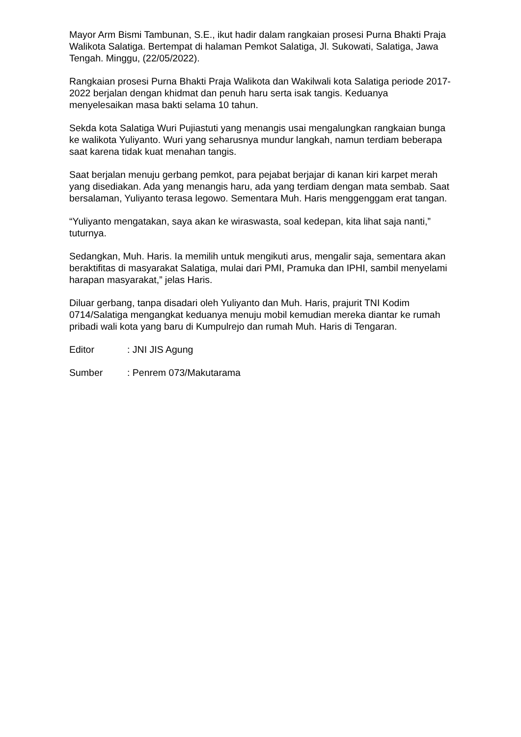Mayor Arm Bismi Tambunan, S.E., ikut hadir dalam rangkaian prosesi Purna Bhakti Praja Walikota Salatiga. Bertempat di halaman Pemkot Salatiga, Jl. Sukowati, Salatiga, Jawa Tengah. Minggu, (22/05/2022).
Rangkaian prosesi Purna Bhakti Praja Walikota dan Wakilwali kota Salatiga periode 2017-2022 berjalan dengan khidmat dan penuh haru serta isak tangis. Keduanya menyelesaikan masa bakti selama 10 tahun.
Sekda kota Salatiga Wuri Pujiastuti yang menangis usai mengalungkan rangkaian bunga ke walikota Yuliyanto. Wuri yang seharusnya mundur langkah, namun terdiam beberapa saat karena tidak kuat menahan tangis.
Saat berjalan menuju gerbang pemkot, para pejabat berjajar di kanan kiri karpet merah yang disediakan. Ada yang menangis haru, ada yang terdiam dengan mata sembab. Saat bersalaman, Yuliyanto terasa legowo. Sementara Muh. Haris menggenggam erat tangan.
“Yuliyanto mengatakan, saya akan ke wiraswasta, soal kedepan, kita lihat saja nanti,” tuturnya.
Sedangkan, Muh. Haris. Ia memilih untuk mengikuti arus, mengalir saja, sementara akan beraktifitas di masyarakat Salatiga, mulai dari PMI, Pramuka dan IPHI, sambil menyelami harapan masyarakat,” jelas Haris.
Diluar gerbang, tanpa disadari oleh Yuliyanto dan Muh. Haris, prajurit TNI Kodim 0714/Salatiga mengangkat keduanya menuju mobil kemudian mereka diantar ke rumah pribadi wali kota yang baru di Kumpulrejo dan rumah Muh. Haris di Tengaran.
Editor : JNI JIS Agung
Sumber : Penrem 073/Makutarama